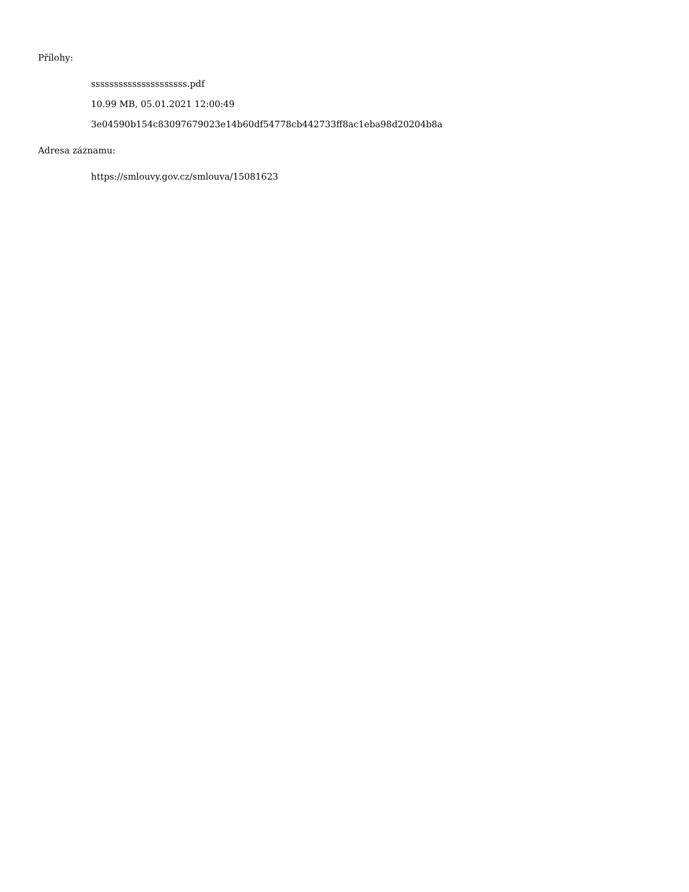Přílohy:
sssssssssssssssssssss.pdf
10.99 MB, 05.01.2021 12:00:49
3e04590b154c83097679023e14b60df54778cb442733ff8ac1eba98d20204b8a
Adresa záznamu:
https://smlouvy.gov.cz/smlouva/15081623